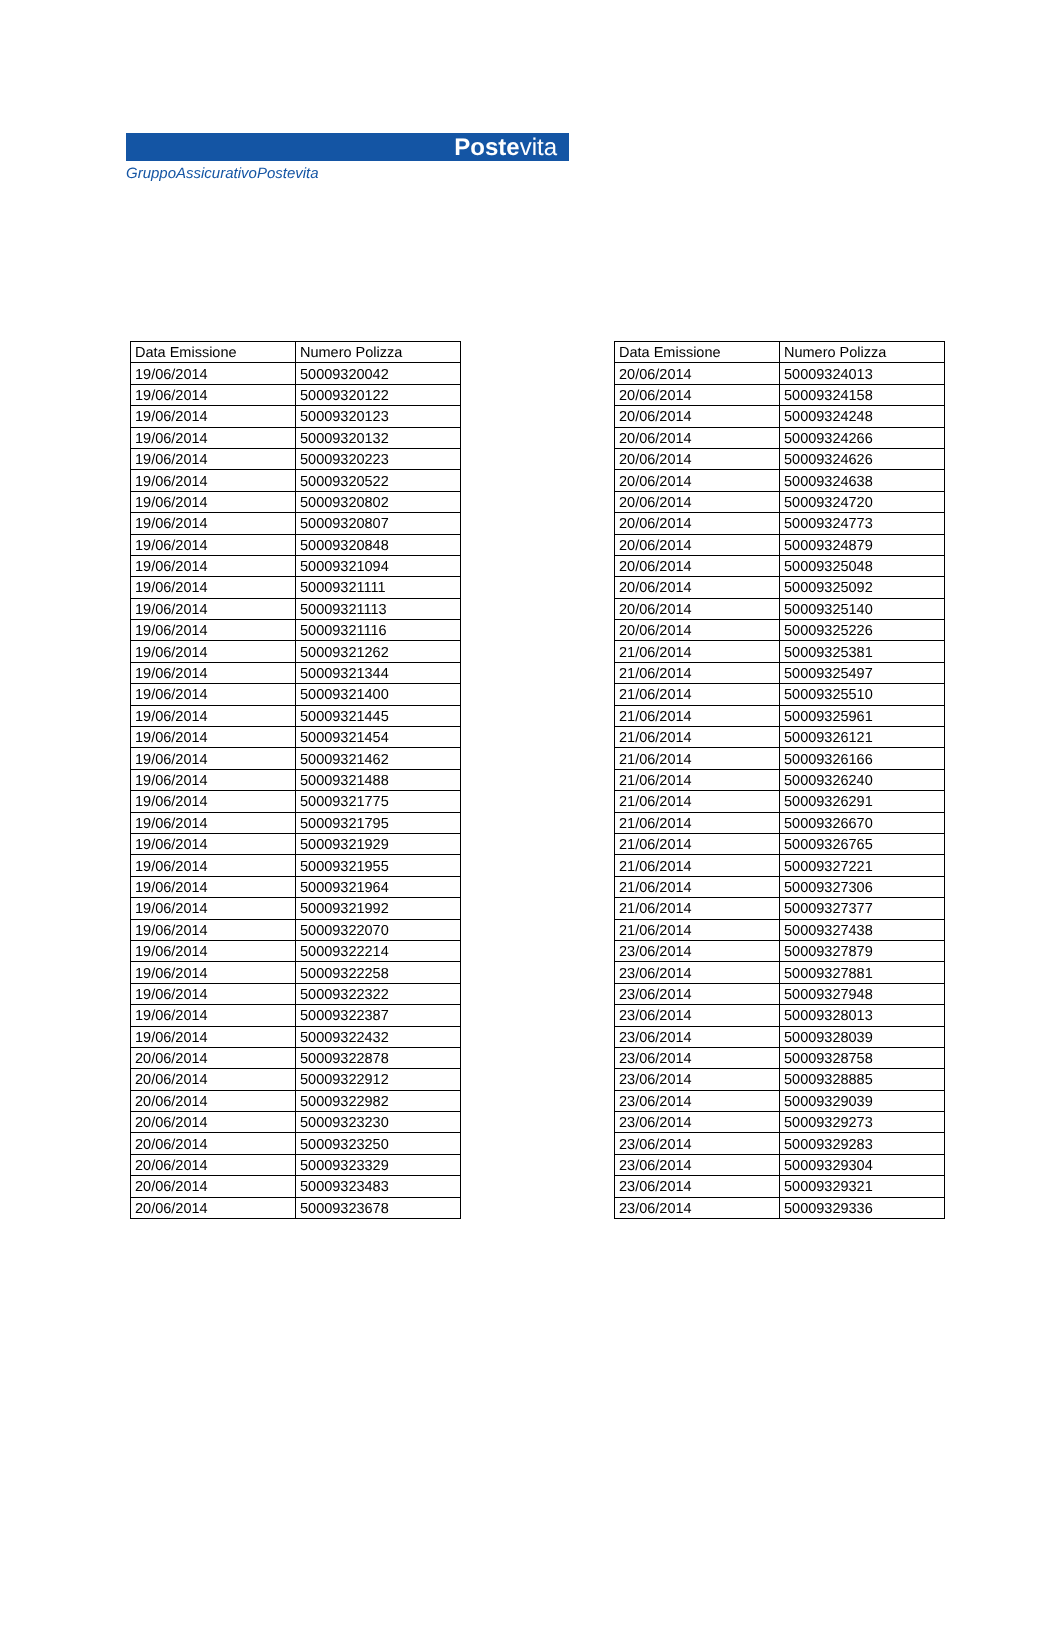Postevita
GruppoAssicurativoPostevita
| Data Emissione | Numero Polizza |
| --- | --- |
| 19/06/2014 | 50009320042 |
| 19/06/2014 | 50009320122 |
| 19/06/2014 | 50009320123 |
| 19/06/2014 | 50009320132 |
| 19/06/2014 | 50009320223 |
| 19/06/2014 | 50009320522 |
| 19/06/2014 | 50009320802 |
| 19/06/2014 | 50009320807 |
| 19/06/2014 | 50009320848 |
| 19/06/2014 | 50009321094 |
| 19/06/2014 | 50009321111 |
| 19/06/2014 | 50009321113 |
| 19/06/2014 | 50009321116 |
| 19/06/2014 | 50009321262 |
| 19/06/2014 | 50009321344 |
| 19/06/2014 | 50009321400 |
| 19/06/2014 | 50009321445 |
| 19/06/2014 | 50009321454 |
| 19/06/2014 | 50009321462 |
| 19/06/2014 | 50009321488 |
| 19/06/2014 | 50009321775 |
| 19/06/2014 | 50009321795 |
| 19/06/2014 | 50009321929 |
| 19/06/2014 | 50009321955 |
| 19/06/2014 | 50009321964 |
| 19/06/2014 | 50009321992 |
| 19/06/2014 | 50009322070 |
| 19/06/2014 | 50009322214 |
| 19/06/2014 | 50009322258 |
| 19/06/2014 | 50009322322 |
| 19/06/2014 | 50009322387 |
| 19/06/2014 | 50009322432 |
| 20/06/2014 | 50009322878 |
| 20/06/2014 | 50009322912 |
| 20/06/2014 | 50009322982 |
| 20/06/2014 | 50009323230 |
| 20/06/2014 | 50009323250 |
| 20/06/2014 | 50009323329 |
| 20/06/2014 | 50009323483 |
| 20/06/2014 | 50009323678 |
| Data Emissione | Numero Polizza |
| --- | --- |
| 20/06/2014 | 50009324013 |
| 20/06/2014 | 50009324158 |
| 20/06/2014 | 50009324248 |
| 20/06/2014 | 50009324266 |
| 20/06/2014 | 50009324626 |
| 20/06/2014 | 50009324638 |
| 20/06/2014 | 50009324720 |
| 20/06/2014 | 50009324773 |
| 20/06/2014 | 50009324879 |
| 20/06/2014 | 50009325048 |
| 20/06/2014 | 50009325092 |
| 20/06/2014 | 50009325140 |
| 20/06/2014 | 50009325226 |
| 21/06/2014 | 50009325381 |
| 21/06/2014 | 50009325497 |
| 21/06/2014 | 50009325510 |
| 21/06/2014 | 50009325961 |
| 21/06/2014 | 50009326121 |
| 21/06/2014 | 50009326166 |
| 21/06/2014 | 50009326240 |
| 21/06/2014 | 50009326291 |
| 21/06/2014 | 50009326670 |
| 21/06/2014 | 50009326765 |
| 21/06/2014 | 50009327221 |
| 21/06/2014 | 50009327306 |
| 21/06/2014 | 50009327377 |
| 21/06/2014 | 50009327438 |
| 23/06/2014 | 50009327879 |
| 23/06/2014 | 50009327881 |
| 23/06/2014 | 50009327948 |
| 23/06/2014 | 50009328013 |
| 23/06/2014 | 50009328039 |
| 23/06/2014 | 50009328758 |
| 23/06/2014 | 50009328885 |
| 23/06/2014 | 50009329039 |
| 23/06/2014 | 50009329273 |
| 23/06/2014 | 50009329283 |
| 23/06/2014 | 50009329304 |
| 23/06/2014 | 50009329321 |
| 23/06/2014 | 50009329336 |